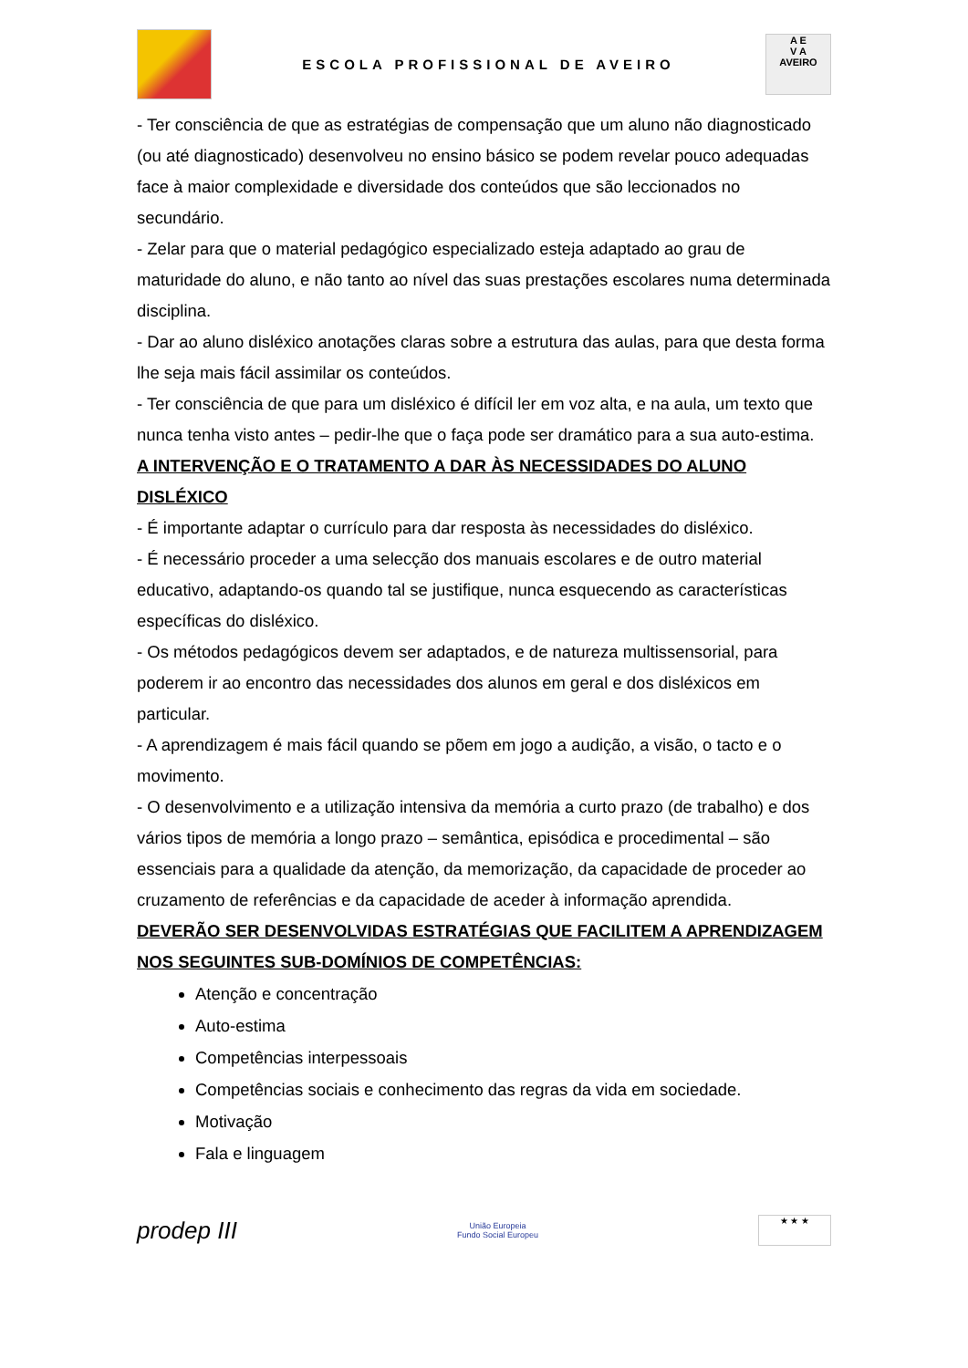ESCOLA PROFISSIONAL DE AVEIRO
A E
V A
AVEIRO
- Ter consciência de que as estratégias de compensação que um aluno não diagnosticado (ou até diagnosticado) desenvolveu no ensino básico se podem revelar pouco adequadas face à maior complexidade e diversidade dos conteúdos que são leccionados no secundário.
- Zelar para que o material pedagógico especializado esteja adaptado ao grau de maturidade do aluno, e não tanto ao nível das suas prestações escolares numa determinada disciplina.
- Dar ao aluno disléxico anotações claras sobre a estrutura das aulas, para que desta forma lhe seja mais fácil assimilar os conteúdos.
- Ter consciência de que para um disléxico é difícil ler em voz alta, e na aula, um texto que nunca tenha visto antes – pedir-lhe que o faça pode ser dramático para a sua auto-estima.
A INTERVENÇÃO E O TRATAMENTO A DAR ÀS NECESSIDADES DO ALUNO DISLÉXICO
- É importante adaptar o currículo para dar resposta às necessidades do disléxico.
- É necessário proceder a uma selecção dos manuais escolares e de outro material educativo, adaptando-os quando tal se justifique, nunca esquecendo as características específicas do disléxico.
- Os métodos pedagógicos devem ser adaptados, e de natureza multissensorial, para poderem ir ao encontro das necessidades dos alunos em geral e dos disléxicos em particular.
- A aprendizagem é mais fácil quando se põem em jogo a audição, a visão, o tacto e o movimento.
- O desenvolvimento e a utilização intensiva da memória a curto prazo (de trabalho) e dos vários tipos de memória a longo prazo – semântica, episódica e procedimental – são essenciais para a qualidade da atenção, da memorização, da capacidade de proceder ao cruzamento de referências e da capacidade de aceder à informação aprendida.
DEVERÃO SER DESENVOLVIDAS ESTRATÉGIAS QUE FACILITEM A APRENDIZAGEM NOS SEGUINTES SUB-DOMÍNIOS DE COMPETÊNCIAS:
Atenção e concentração
Auto-estima
Competências interpessoais
Competências sociais e conhecimento das regras da vida em sociedade.
Motivação
Fala e linguagem
prodep III
União Europeia
Fundo Social Europeu
★ ★ ★